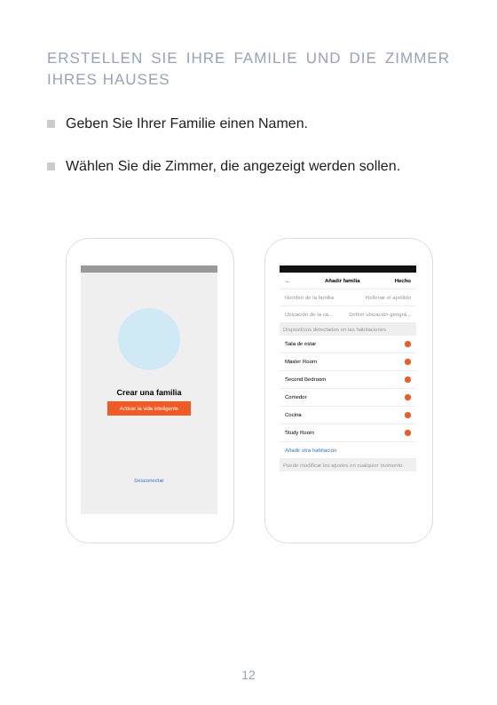ERSTELLEN SIE IHRE FAMILIE UND DIE ZIMMER IHRES HAUSES
Geben Sie Ihrer Familie einen Namen.
Wählen Sie die Zimmer, die angezeigt werden sollen.
Crear una familia
Activar la vida inteligente
Desconectar
← Añadir familia Hecho
Nombre de la familia Rellenar el apellido
Ubicación de la ca... Definir ubicación geográ...
Dispositivos detectados en las habitaciones
Sala de estar
Master Room
Second Bedroom
Comedor
Cocina
Study Room
Añadir otra habitación
Puede modificar los ajustes en cualquier momento
12